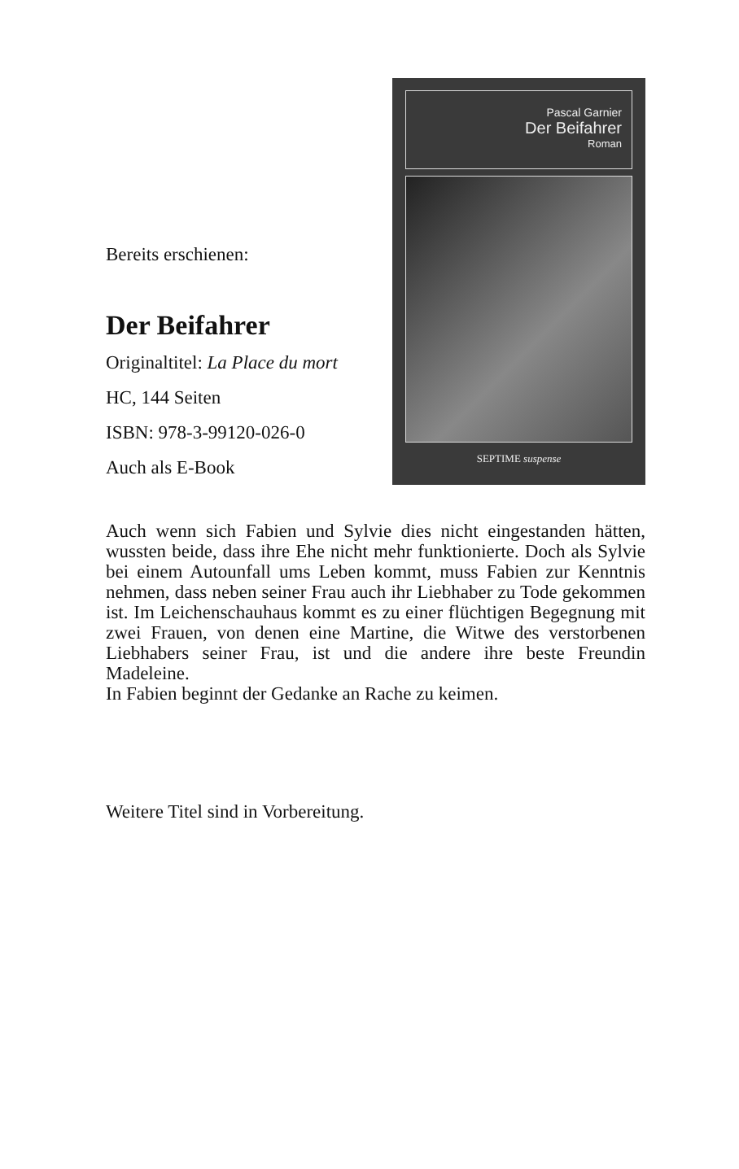Bereits erschienen:
Der Beifahrer
Originaltitel: La Place du mort
HC, 144 Seiten
ISBN: 978-3-99120-026-0
Auch als E-Book
Pascal Garnier
Der Beifahrer
Roman
SEPTIME suspense
Auch wenn sich Fabien und Sylvie dies nicht eingestanden hätten, wussten beide, dass ihre Ehe nicht mehr funktionierte. Doch als Sylvie bei einem Autounfall ums Leben kommt, muss Fabien zur Kenntnis nehmen, dass neben seiner Frau auch ihr Liebhaber zu Tode gekommen ist. Im Leichenschauhaus kommt es zu einer flüchtigen Begegnung mit zwei Frauen, von denen eine Martine, die Witwe des verstorbenen Liebhabers seiner Frau, ist und die andere ihre beste Freundin Madeleine.
In Fabien beginnt der Gedanke an Rache zu keimen.
Weitere Titel sind in Vorbereitung.